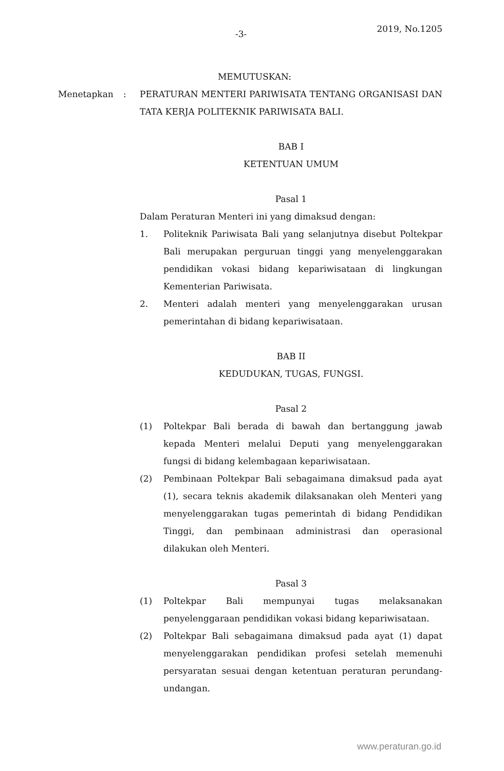-3- 2019, No.1205
MEMUTUSKAN:
Menetapkan : PERATURAN MENTERI PARIWISATA TENTANG ORGANISASI DAN TATA KERJA POLITEKNIK PARIWISATA BALI.
BAB I
KETENTUAN UMUM
Pasal 1
Dalam Peraturan Menteri ini yang dimaksud dengan:
1. Politeknik Pariwisata Bali yang selanjutnya disebut Poltekpar Bali merupakan perguruan tinggi yang menyelenggarakan pendidikan vokasi bidang kepariwisataan di lingkungan Kementerian Pariwisata.
2. Menteri adalah menteri yang menyelenggarakan urusan pemerintahan di bidang kepariwisataan.
BAB II
KEDUDUKAN, TUGAS, FUNGSI.
Pasal 2
(1) Poltekpar Bali berada di bawah dan bertanggung jawab kepada Menteri melalui Deputi yang menyelenggarakan fungsi di bidang kelembagaan kepariwisataan.
(2) Pembinaan Poltekpar Bali sebagaimana dimaksud pada ayat (1), secara teknis akademik dilaksanakan oleh Menteri yang menyelenggarakan tugas pemerintah di bidang Pendidikan Tinggi, dan pembinaan administrasi dan operasional dilakukan oleh Menteri.
Pasal 3
(1) Poltekpar Bali mempunyai tugas melaksanakan penyelenggaraan pendidikan vokasi bidang kepariwisataan.
(2) Poltekpar Bali sebagaimana dimaksud pada ayat (1) dapat menyelenggarakan pendidikan profesi setelah memenuhi persyaratan sesuai dengan ketentuan peraturan perundang-undangan.
www.peraturan.go.id